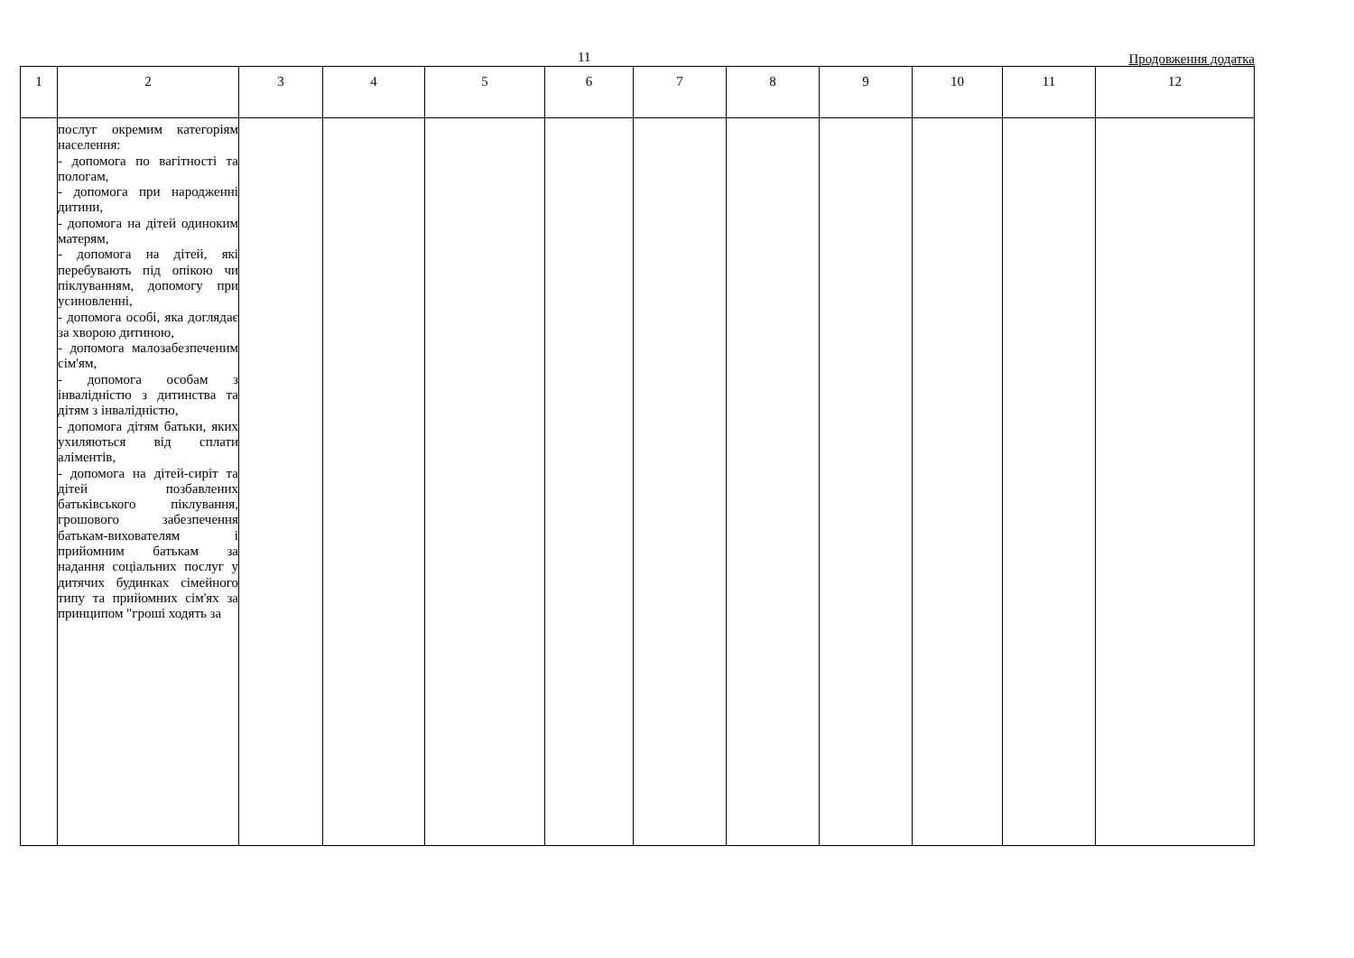11 Продовження додатка
| 1 | 2 | 3 | 4 | 5 | 6 | 7 | 8 | 9 | 10 | 11 | 12 |
| --- | --- | --- | --- | --- | --- | --- | --- | --- | --- | --- | --- |
| | послуг окремим категоріям населення: - допомога по вагітності та пологам, - допомога при народженні дитини, - допомога на дітей одиноким матерям, - допомога на дітей, які перебувають під опікою чи піклуванням, допомогу при усиновленні, - допомога особі, яка доглядає за хворою дитиною, - допомога малозабезпеченим сім'ям, - допомога особам з інвалідністю з дитинства та дітям з інвалідністю, - допомога дітям батьки, яких ухиляються від сплати аліментів, - допомога на дітей-сиріт та дітей позбавлених батьківського піклування, грошового забезпечення батькам-вихователям і прийомним батькам за надання соціальних послуг у дитячих будинках сімейного типу та прийомних сім'ях за принципом "гроші ходять за | | | | | | | | | | |